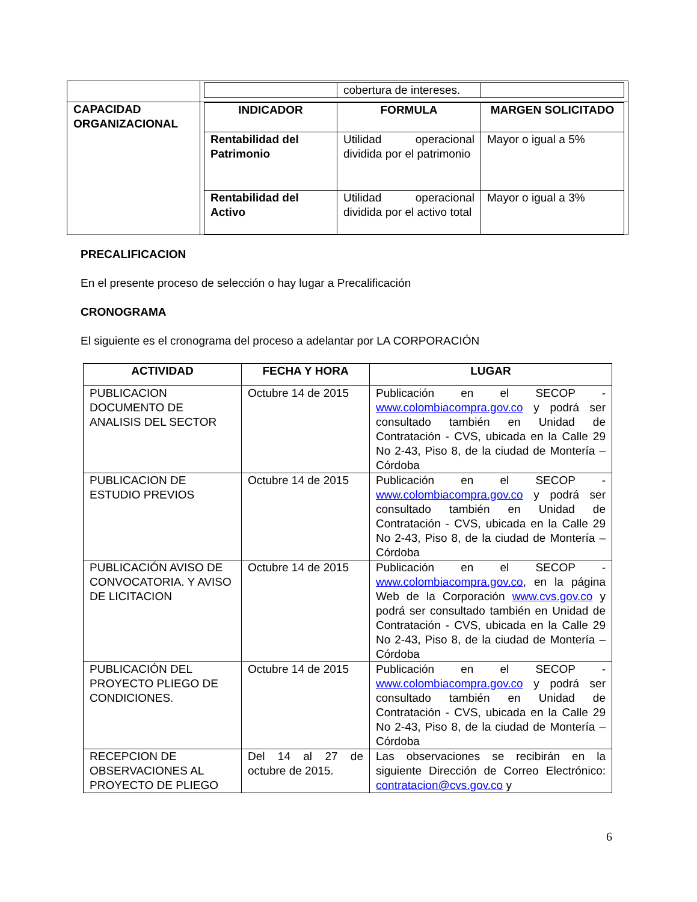| | / / cobertura de intereses. / / |
| CAPACIDAD ORGANIZACIONAL | / INDICADOR / FORMULA / MARGEN SOLICITADO / / --- / --- / --- / / Rentabilidad del Patrimonio / Utilidad operacional dividida por el patrimonio / Mayor o igual a 5% / / Rentabilidad del Activo / Utilidad operacional dividida por el activo total / Mayor o igual a 3% / |
PRECALIFICACION
En el presente proceso de selección o hay lugar a Precalificación
CRONOGRAMA
El siguiente es el cronograma del proceso a adelantar por LA CORPORACIÓN
| ACTIVIDAD | FECHA Y HORA | LUGAR |
| --- | --- | --- |
| PUBLICACION DOCUMENTO DE ANALISIS DEL SECTOR | Octubre 14 de 2015 | Publicación en el SECOP - www.colombiacompra.gov.co y podrá ser consultado también en Unidad de Contratación - CVS, ubicada en la Calle 29 No 2-43, Piso 8, de la ciudad de Montería – Córdoba |
| PUBLICACION DE ESTUDIO PREVIOS | Octubre 14 de 2015 | Publicación en el SECOP - www.colombiacompra.gov.co y podrá ser consultado también en Unidad de Contratación - CVS, ubicada en la Calle 29 No 2-43, Piso 8, de la ciudad de Montería – Córdoba |
| PUBLICACIÓN AVISO DE CONVOCATORIA. Y AVISO DE LICITACION | Octubre 14 de 2015 | Publicación en el SECOP - www.colombiacompra.gov.co , en la página Web de la Corporación www.cvs.gov.co y podrá ser consultado también en Unidad de Contratación - CVS, ubicada en la Calle 29 No 2-43, Piso 8, de la ciudad de Montería – Córdoba |
| PUBLICACIÓN DEL PROYECTO PLIEGO DE CONDICIONES. | Octubre 14 de 2015 | Publicación en el SECOP - www.colombiacompra.gov.co y podrá ser consultado también en Unidad de Contratación - CVS, ubicada en la Calle 29 No 2-43, Piso 8, de la ciudad de Montería – Córdoba |
| RECEPCION DE OBSERVACIONES AL PROYECTO DE PLIEGO | Del 14 al 27 de octubre de 2015. | Las observaciones se recibirán en la siguiente Dirección de Correo Electrónico: contratacion@cvs.gov.co y |
6